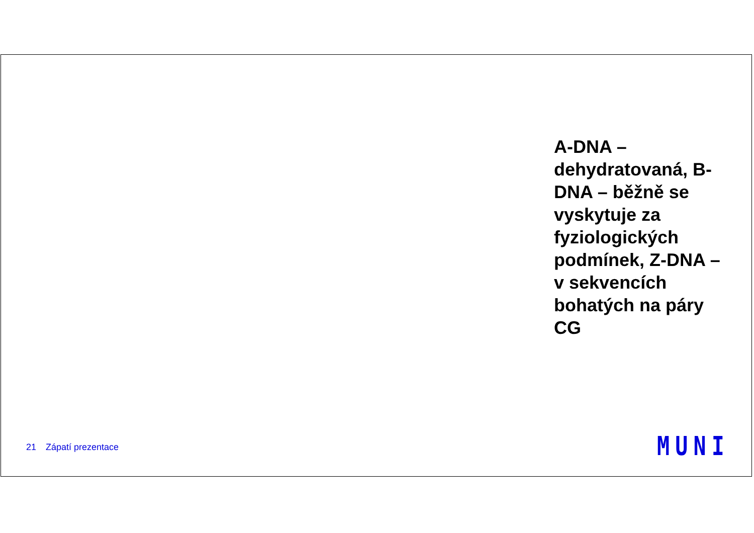A-DNA – dehydratovaná, B-DNA – běžně se vyskytuje za fyziologických podmínek, Z-DNA – v sekvencích bohatých na páry CG
21 Zápatí prezentace MUNI